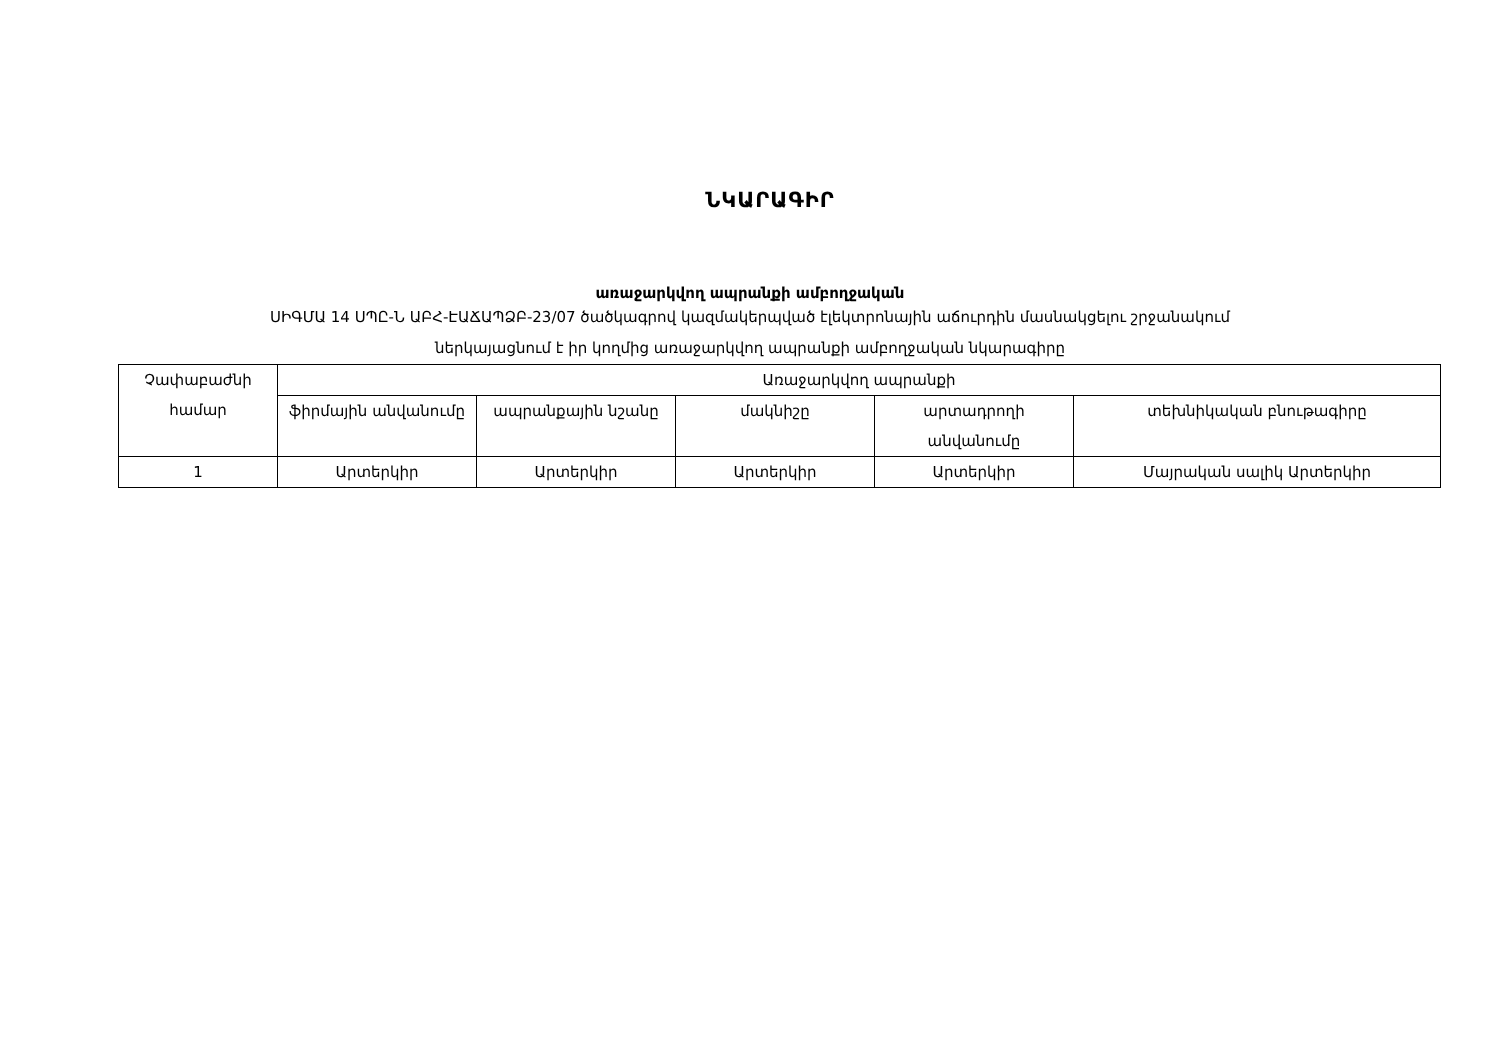ՆԿԱՐԱԳԻՐ
առաջարկվող ապրանքի ամբողջական
ՍԻԳՄԱ 14 ՍՊԸ-Ն ԱԲՀ-ԷԱՃԱՊՁԲ-23/07 ծածկագրով կազմակերպված էլեկտրոնային աճուրդին մասնակցելու շրջանակում
ներկայացնում է իր կողմից առաջարկվող ապրանքի ամբողջական նկարագիրը
| Չափաբաժնի համար | Առաջարկվող ապրանքի | | | | |
| --- | --- | --- | --- | --- | --- |
| | ֆիրմային անվանումը | ապրանքային նշանը | մակնիշը | արտադրողի անվանումը | տեխնիկական բնութագիրը |
| 1 | Արտերկիր | Արտերկիր | Արտերկիր | Արտերկիր | Մայրական սալիկ Արտերկիր |